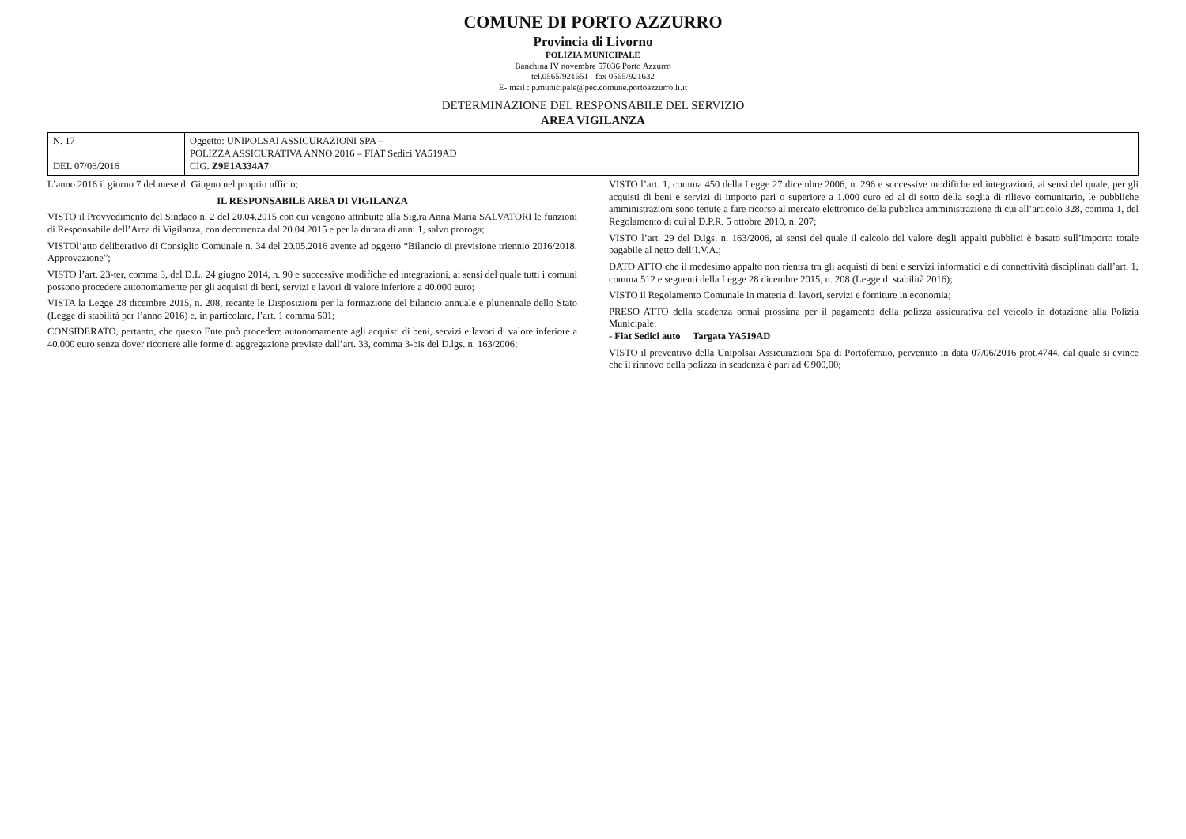COMUNE DI PORTO AZZURRO
Provincia di Livorno
POLIZIA MUNICIPALE
Banchina IV novembre 57036 Porto Azzurro
tel.0565/921651 - fax 0565/921632
E- mail : p.municipale@pec.comune.portoazzurro.li.it
DETERMINAZIONE DEL RESPONSABILE DEL SERVIZIO
AREA VIGILANZA
| N. 17 DEL 07/06/2016 | Oggetto: UNIPOLSAI ASSICURAZIONI SPA – POLIZZA ASSICURATIVA ANNO 2016 – FIAT Sedici YA519AD CIG. Z9E1A334A7 |
L’anno 2016 il giorno 7 del mese di Giugno nel proprio ufficio;
IL RESPONSABILE AREA DI VIGILANZA
VISTO il Provvedimento del Sindaco n. 2 del 20.04.2015 con cui vengono attribuite alla Sig.ra Anna Maria SALVATORI le funzioni di Responsabile dell’Area di Vigilanza, con decorrenza dal 20.04.2015 e per la durata di anni 1, salvo proroga;
VISTOl’atto deliberativo di Consiglio Comunale n. 34 del 20.05.2016 avente ad oggetto “Bilancio di previsione triennio 2016/2018. Approvazione”;
VISTO l’art. 23-ter, comma 3, del D.L. 24 giugno 2014, n. 90 e successive modifiche ed integrazioni, ai sensi del quale tutti i comuni possono procedere autonomamente per gli acquisti di beni, servizi e lavori di valore inferiore a 40.000 euro;
VISTA la Legge 28 dicembre 2015, n. 208, recante le Disposizioni per la formazione del bilancio annuale e pluriennale dello Stato (Legge di stabilità per l’anno 2016) e, in particolare, l’art. 1 comma 501;
CONSIDERATO, pertanto, che questo Ente può procedere autonomamente agli acquisti di beni, servizi e lavori di valore inferiore a 40.000 euro senza dover ricorrere alle forme di aggregazione previste dall’art. 33, comma 3-bis del D.lgs. n. 163/2006;
VISTO l’art. 1, comma 450 della Legge 27 dicembre 2006, n. 296 e successive modifiche ed integrazioni, ai sensi del quale, per gli acquisti di beni e servizi di importo pari o superiore a 1.000 euro ed al di sotto della soglia di rilievo comunitario, le pubbliche amministrazioni sono tenute a fare ricorso al mercato elettronico della pubblica amministrazione di cui all’articolo 328, comma 1, del Regolamento di cui al D.P.R. 5 ottobre 2010, n. 207;
VISTO l’art. 29 del D.lgs. n. 163/2006, ai sensi del quale il calcolo del valore degli appalti pubblici è basato sull’importo totale pagabile al netto dell’I.V.A.;
DATO ATTO che il medesimo appalto non rientra tra gli acquisti di beni e servizi informatici e di connettività disciplinati dall’art. 1, comma 512 e seguenti della Legge 28 dicembre 2015, n. 208 (Legge di stabilità 2016);
VISTO il Regolamento Comunale in materia di lavori, servizi e forniture in economia;
PRESO ATTO della scadenza ormai prossima per il pagamento della polizza assicurativa del veicolo in dotazione alla Polizia Municipale:
- Fiat Sedici auto Targata YA519AD
VISTO il preventivo della Unipolsai Assicurazioni Spa di Portoferraio, pervenuto in data 07/06/2016 prot.4744, dal quale si evince che il rinnovo della polizza in scadenza è pari ad € 900,00;